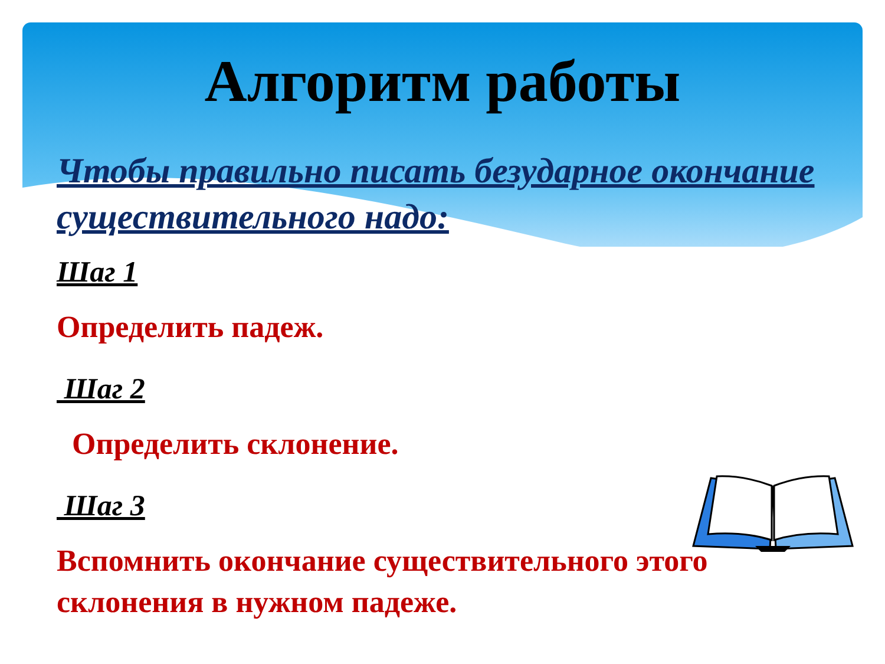Алгоритм работы
Чтобы правильно писать безударное окончание существительного надо:
Шаг 1
Определить падеж.
Шаг 2
Определить склонение.
Шаг 3
Вспомнить окончание существительного этого склонения в нужном падеже.